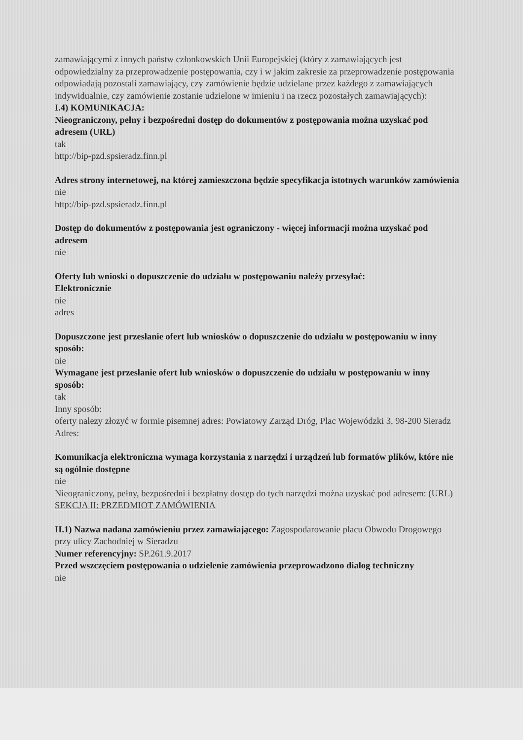zamawiającymi z innych państw członkowskich Unii Europejskiej (który z zamawiających jest odpowiedzialny za przeprowadzenie postępowania, czy i w jakim zakresie za przeprowadzenie postępowania odpowiadają pozostali zamawiający, czy zamówienie będzie udzielane przez każdego z zamawiających indywidualnie, czy zamówienie zostanie udzielone w imieniu i na rzecz pozostałych zamawiających):
I.4) KOMUNIKACJA:
Nieograniczony, pełny i bezpośredni dostęp do dokumentów z postępowania można uzyskać pod adresem (URL)
tak
http://bip-pzd.spsieradz.finn.pl
Adres strony internetowej, na której zamieszczona będzie specyfikacja istotnych warunków zamówienia
nie
http://bip-pzd.spsieradz.finn.pl
Dostęp do dokumentów z postępowania jest ograniczony - więcej informacji można uzyskać pod adresem
nie
Oferty lub wnioski o dopuszczenie do udziału w postępowaniu należy przesyłać:
Elektronicznie
nie
adres
Dopuszczone jest przesłanie ofert lub wniosków o dopuszczenie do udziału w postępowaniu w inny sposób:
nie
Wymagane jest przesłanie ofert lub wniosków o dopuszczenie do udziału w postępowaniu w inny sposób:
tak
Inny sposób:
oferty nalezy złozyć w formie pisemnej adres: Powiatowy Zarząd Dróg, Plac Wojewódzki 3, 98-200 Sieradz
Adres:
Komunikacja elektroniczna wymaga korzystania z narzędzi i urządzeń lub formatów plików, które nie są ogólnie dostępne
nie
Nieograniczony, pełny, bezpośredni i bezpłatny dostęp do tych narzędzi można uzyskać pod adresem: (URL)
SEKCJA II: PRZEDMIOT ZAMÓWIENIA
II.1) Nazwa nadana zamówieniu przez zamawiającego: Zagospodarowanie placu Obwodu Drogowego przy ulicy Zachodniej w Sieradzu
Numer referencyjny: SP.261.9.2017
Przed wszczęciem postępowania o udzielenie zamówienia przeprowadzono dialog techniczny
nie